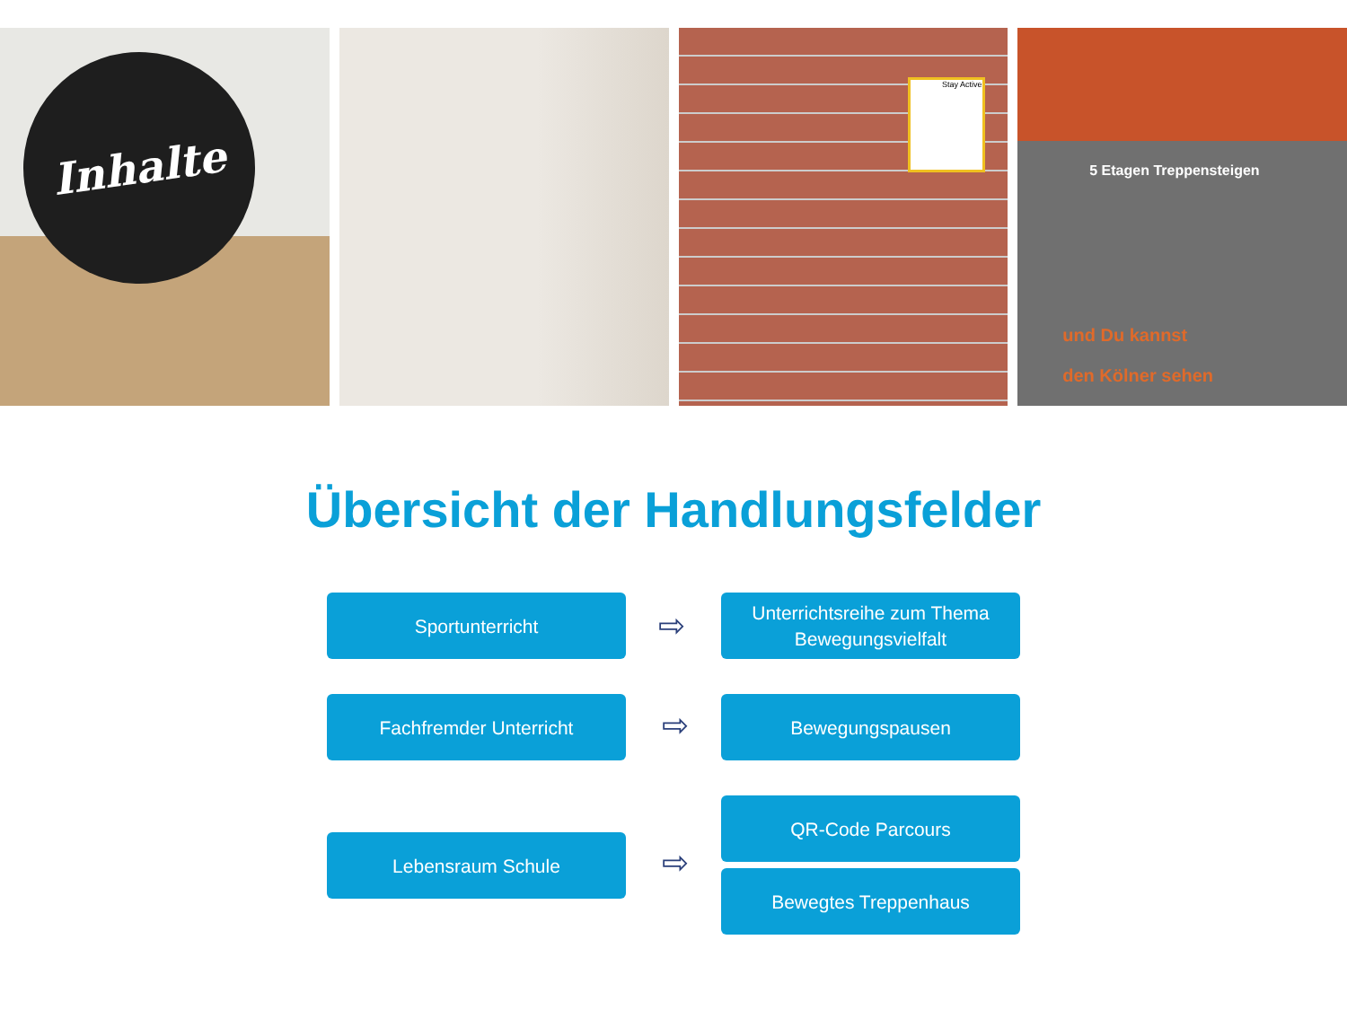Inhalte
Stay Active
5 Etagen Treppensteigen
und Du kannst
den Kölner sehen
Übersicht der Handlungsfelder
Sportunterricht
⇨
Unterrichtsreihe zum Thema
Bewegungsvielfalt
Fachfremder Unterricht
⇨
Bewegungspausen
QR-Code Parcours
Lebensraum Schule
⇨ Bewegtes Treppenhaus